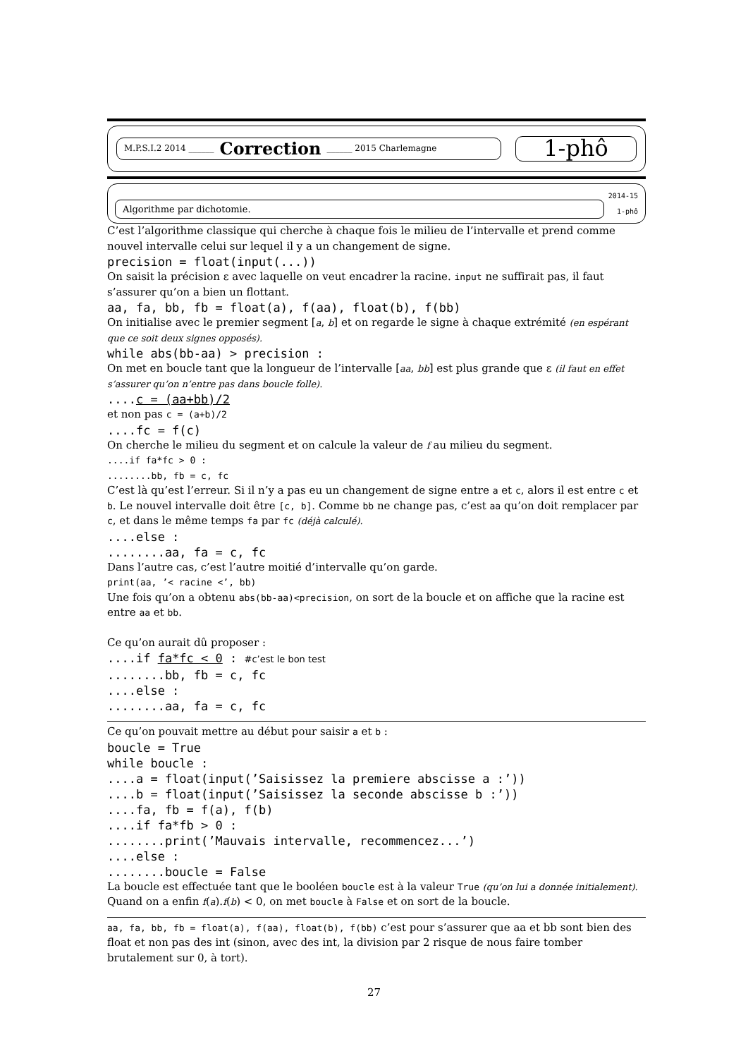M.P.S.I.2 2014 ______ Correction ______ 2015 Charlemagne
1-phô
Algorithme par dichotomie.
2014-15
1-phô
C’est l’algorithme classique qui cherche à chaque fois le milieu de l’intervalle et prend comme nouvel intervalle celui sur lequel il y a un changement de signe.
precision = float(input(...))
On saisit la précision ε avec laquelle on veut encadrer la racine. input ne suffirait pas, il faut s’assurer qu’on a bien un flottant.
aa, fa, bb, fb = float(a), f(aa), float(b), f(bb)
On initialise avec le premier segment [a, b] et on regarde le signe à chaque extrémité (en espérant que ce soit deux signes opposés).
while abs(bb-aa) > precision :
On met en boucle tant que la longueur de l’intervalle [aa, bb] est plus grande que ε (il faut en effet s’assurer qu’on n’entre pas dans boucle folle).
....c = (aa+bb)/2
et non pas c = (a+b)/2
....fc = f(c)
On cherche le milieu du segment et on calcule la valeur de f au milieu du segment.
....if fa*fc > 0 :
........bb, fb = c, fc
C’est là qu’est l’erreur. Si il n’y a pas eu un changement de signe entre a et c, alors il est entre c et b. Le nouvel intervalle doit être [c, b]. Comme bb ne change pas, c’est aa qu’on doit remplacer par c, et dans le même temps fa par fc (déjà calculé).
....else :
........aa, fa = c, fc
Dans l’autre cas, c’est l’autre moitié d’intervalle qu’on garde.
print(aa, ’< racine <’, bb)
Une fois qu’on a obtenu abs(bb-aa)<precision, on sort de la boucle et on affiche que la racine est entre aa et bb.
Ce qu’on aurait dû proposer :
....if fa*fc < 0 : #c’est le bon test
........bb, fb = c, fc
....else :
........aa, fa = c, fc
Ce qu’on pouvait mettre au début pour saisir a et b :
boucle = True
while boucle :
....a = float(input(’Saisissez la premiere abscisse a :’))
....b = float(input(’Saisissez la seconde abscisse b :’))
....fa, fb = f(a), f(b)
....if fa*fb > 0 :
........print(’Mauvais intervalle, recommencez...’)
....else :
........boucle = False
La boucle est effectuée tant que le booléen boucle est à la valeur True (qu’on lui a donnée initialement). Quand on a enfin f(a).f(b) < 0, on met boucle à False et on sort de la boucle.
aa, fa, bb, fb = float(a), f(aa), float(b), f(bb) c’est pour s’assurer que aa et bb sont bien des float et non pas des int (sinon, avec des int, la division par 2 risque de nous faire tomber brutalement sur 0, à tort).
27